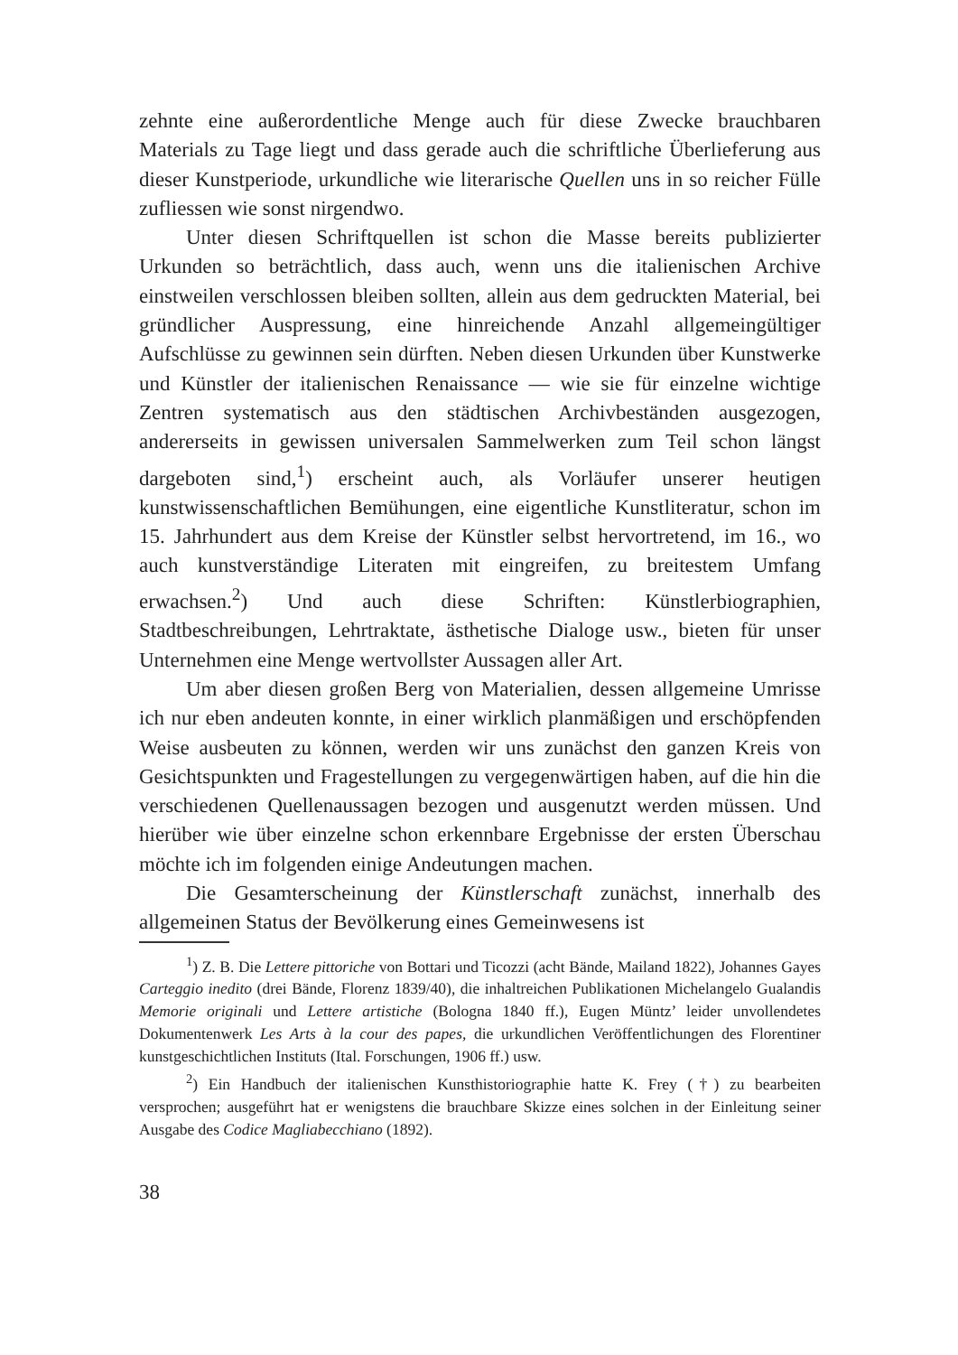zehnte eine außerordentliche Menge auch für diese Zwecke brauchbaren Materials zu Tage liegt und dass gerade auch die schriftliche Überlieferung aus dieser Kunstperiode, urkundliche wie literarische Quellen uns in so reicher Fülle zufliessen wie sonst nirgendwo.
Unter diesen Schriftquellen ist schon die Masse bereits publizierter Urkunden so beträchtlich, dass auch, wenn uns die italienischen Archive einstweilen verschlossen bleiben sollten, allein aus dem gedruckten Material, bei gründlicher Auspressung, eine hinreichende Anzahl allgemeingültiger Aufschlüsse zu gewinnen sein dürften. Neben diesen Urkunden über Kunstwerke und Künstler der italienischen Renaissance — wie sie für einzelne wichtige Zentren systematisch aus den städtischen Archivbeständen ausgezogen, andererseits in gewissen universalen Sammelwerken zum Teil schon längst dargeboten sind,<sup>1</sup>) erscheint auch, als Vorläufer unserer heutigen kunstwissenschaftlichen Bemühungen, eine eigentliche Kunstliteratur, schon im 15. Jahrhundert aus dem Kreise der Künstler selbst hervortretend, im 16., wo auch kunstverständige Literaten mit eingreifen, zu breitestem Umfang erwachsen.<sup>2</sup>) Und auch diese Schriften: Künstlerbiographien, Stadtbeschreibungen, Lehrtraktate, ästhetische Dialoge usw., bieten für unser Unternehmen eine Menge wertvollster Aussagen aller Art.
Um aber diesen großen Berg von Materialien, dessen allgemeine Umrisse ich nur eben andeuten konnte, in einer wirklich planmäßigen und erschöpfenden Weise ausbeuten zu können, werden wir uns zunächst den ganzen Kreis von Gesichtspunkten und Fragestellungen zu vergegenwärtigen haben, auf die hin die verschiedenen Quellenaussagen bezogen und ausgenutzt werden müssen. Und hierüber wie über einzelne schon erkennbare Ergebnisse der ersten Überschau möchte ich im folgenden einige Andeutungen machen.
Die Gesamterscheinung der Künstlerschaft zunächst, innerhalb des allgemeinen Status der Bevölkerung eines Gemeinwesens ist
<sup>1</sup>) Z. B. Die Lettere pittoriche von Bottari und Ticozzi (acht Bände, Mailand 1822), Johannes Gayes Carteggio inedito (drei Bände, Florenz 1839/40), die inhaltreichen Publikationen Michelangelo Gualandis Memorie originali und Lettere artistiche (Bologna 1840 ff.), Eugen Müntz’ leider unvollendetes Dokumentenwerk Les Arts à la cour des papes, die urkundlichen Veröffentlichungen des Florentiner kunstgeschichtlichen Instituts (Ital. Forschungen, 1906 ff.) usw.
<sup>2</sup>) Ein Handbuch der italienischen Kunsthistoriographie hatte K. Frey (†) zu bearbeiten versprochen; ausgeführt hat er wenigstens die brauchbare Skizze eines solchen in der Einleitung seiner Ausgabe des Codice Magliabecchiano (1892).
38